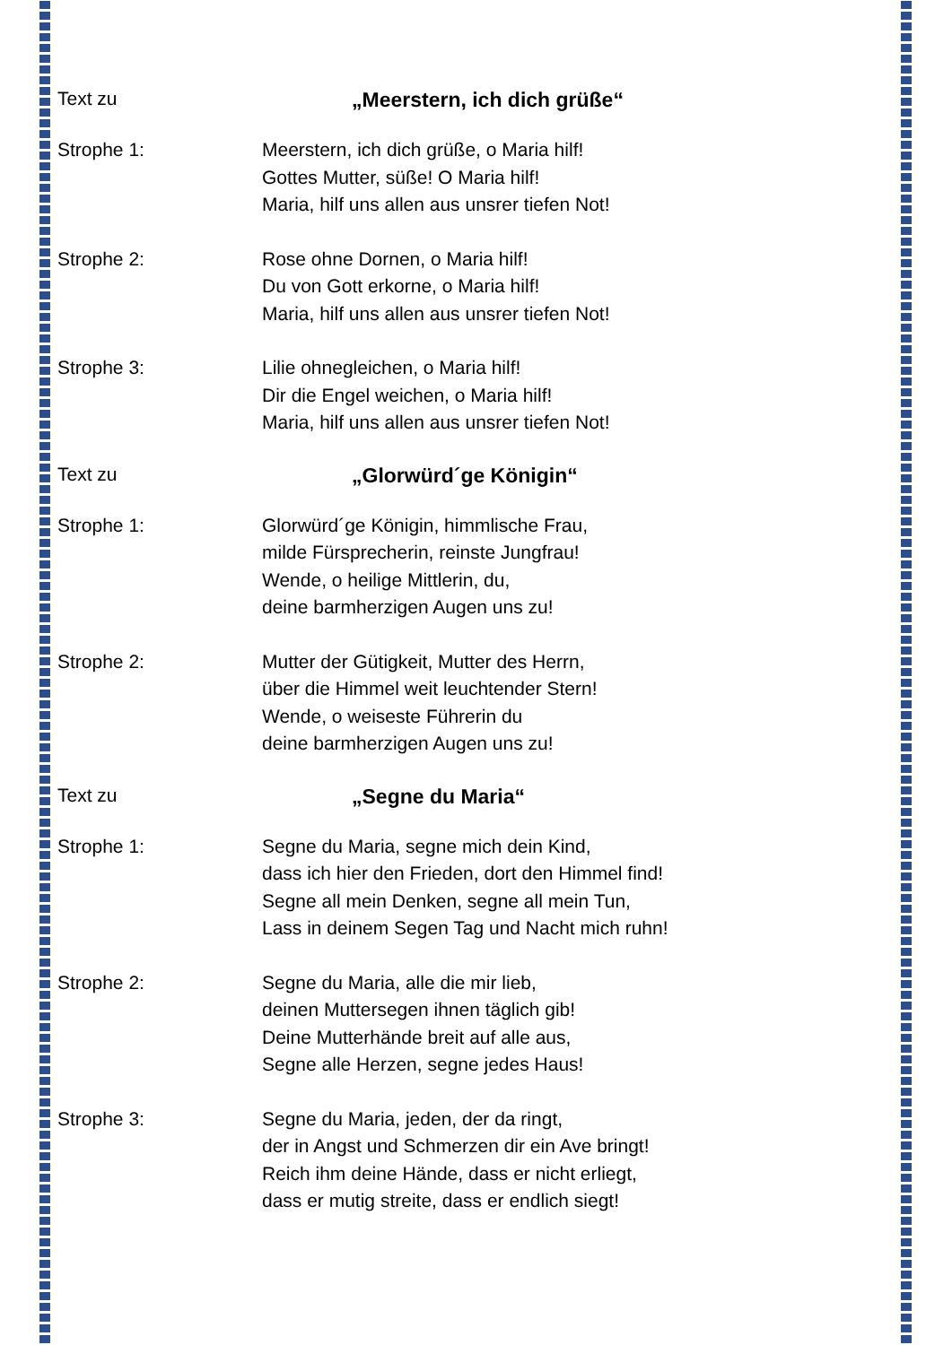Text zu „Meerstern, ich dich grüße“
Strophe 1: Meerstern, ich dich grüße, o Maria hilf!
Gottes Mutter, süße! O Maria hilf!
Maria, hilf uns allen aus unsrer tiefen Not!
Strophe 2: Rose ohne Dornen, o Maria hilf!
Du von Gott erkorne, o Maria hilf!
Maria, hilf uns allen aus unsrer tiefen Not!
Strophe 3: Lilie ohnegleichen, o Maria hilf!
Dir die Engel weichen, o Maria hilf!
Maria, hilf uns allen aus unsrer tiefen Not!
Text zu „Glorwürd´ge Königin“
Strophe 1: Glorwürd´ge Königin, himmlische Frau,
milde Fürsprecherin, reinste Jungfrau!
Wende, o heilige Mittlerin, du,
deine barmherzigen Augen uns zu!
Strophe 2: Mutter der Gütigkeit, Mutter des Herrn,
über die Himmel weit leuchtender Stern!
Wende, o weiseste Führerin du
deine barmherzigen Augen uns zu!
Text zu „Segne du Maria“
Strophe 1: Segne du Maria, segne mich dein Kind,
dass ich hier den Frieden, dort den Himmel find!
Segne all mein Denken, segne all mein Tun,
Lass in deinem Segen Tag und Nacht mich ruhn!
Strophe 2: Segne du Maria, alle die mir lieb,
deinen Muttersegen ihnen täglich gib!
Deine Mutterhände breit auf alle aus,
Segne alle Herzen, segne jedes Haus!
Strophe 3: Segne du Maria, jeden, der da ringt,
der in Angst und Schmerzen dir ein Ave bringt!
Reich ihm deine Hände, dass er nicht erliegt,
dass er mutig streite, dass er endlich siegt!